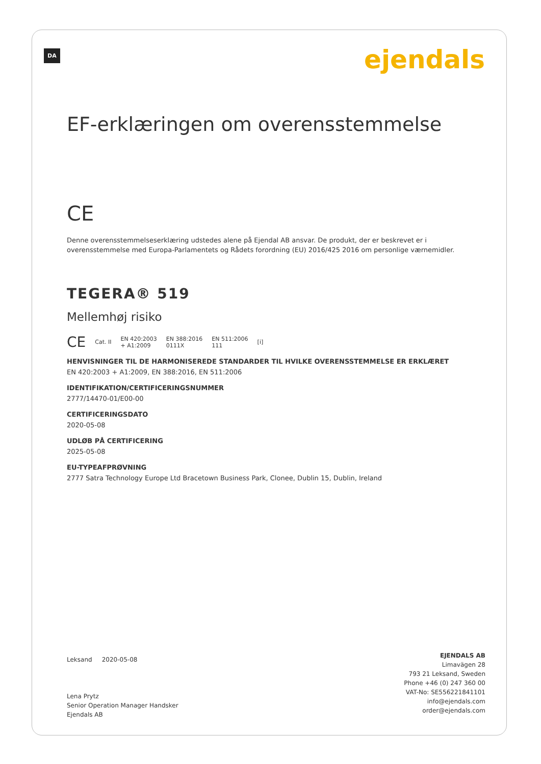DA ejendals
EF-erklæringen om overensstemmelse
CE
Denne overensstemmelseserklæring udstedes alene på Ejendal AB ansvar. De produkt, der er beskrevet er i overensstemmelse med Europa-Parlamentets og Rådets forordning (EU) 2016/425 2016 om personlige værnemidler.
TEGERA® 519
Mellemhøj risiko
CE Cat. II EN 420:2003
+ A1:2009 EN 388:2016
0111X EN 511:2006
111 [i]
HENVISNINGER TIL DE HARMONISEREDE STANDARDER TIL HVILKE OVERENSSTEMMELSE ER ERKLÆRET
EN 420:2003 + A1:2009, EN 388:2016, EN 511:2006
IDENTIFIKATION/CERTIFICERINGSNUMMER
2777/14470-01/E00-00
CERTIFICERINGSDATO
2020-05-08
UDLØB PÅ CERTIFICERING
2025-05-08
EU-TYPEAFPRØVNING
2777 Satra Technology Europe Ltd Bracetown Business Park, Clonee, Dublin 15, Dublin, Ireland
Leksand 2020-05-08
Lena Prytz
Senior Operation Manager Handsker
Ejendals AB
EJENDALS AB
Limavägen 28
793 21 Leksand, Sweden
Phone +46 (0) 247 360 00
VAT-No: SE556221841101
info@ejendals.com
order@ejendals.com